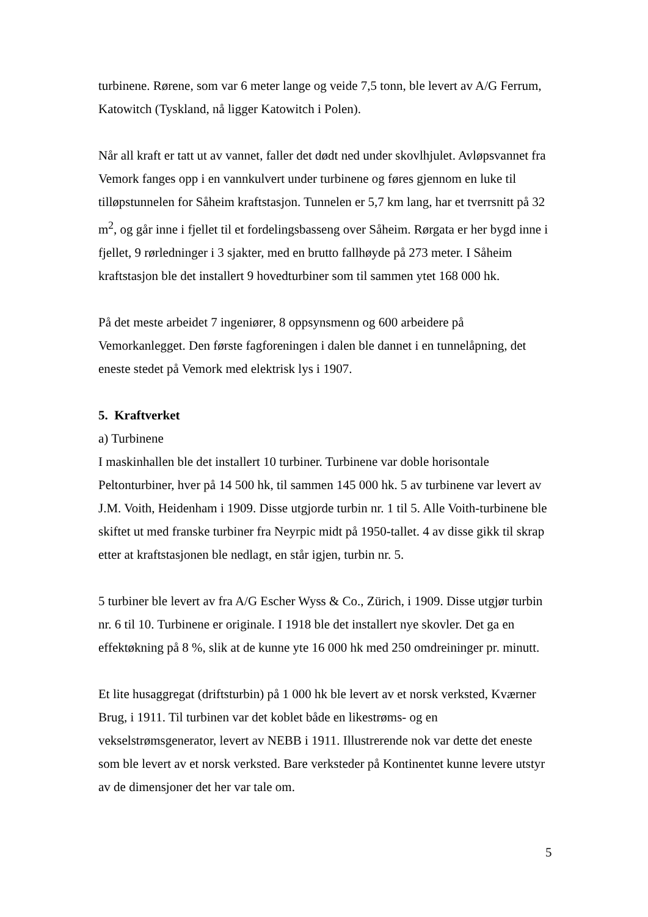turbinene. Rørene, som var 6 meter lange og veide 7,5 tonn, ble levert av A/G Ferrum, Katowitch (Tyskland, nå ligger Katowitch i Polen).
Når all kraft er tatt ut av vannet, faller det dødt ned under skovlhjulet. Avløpsvannet fra Vemork fanges opp i en vannkulvert under turbinene og føres gjennom en luke til tilløpstunnelen for Såheim kraftstasjon. Tunnelen er 5,7 km lang, har et tverrsnitt på 32 m<sup>2</sup>, og går inne i fjellet til et fordelingsbasseng over Såheim. Rørgata er her bygd inne i fjellet, 9 rørledninger i 3 sjakter, med en brutto fallhøyde på 273 meter. I Såheim kraftstasjon ble det installert 9 hovedturbiner som til sammen ytet 168 000 hk.
På det meste arbeidet 7 ingeniører, 8 oppsynsmenn og 600 arbeidere på Vemorkanlegget. Den første fagforeningen i dalen ble dannet i en tunnelåpning, det eneste stedet på Vemork med elektrisk lys i 1907.
5. Kraftverket
a) Turbinene
I maskinhallen ble det installert 10 turbiner. Turbinene var doble horisontale Peltonturbiner, hver på 14 500 hk, til sammen 145 000 hk. 5 av turbinene var levert av J.M. Voith, Heidenham i 1909. Disse utgjorde turbin nr. 1 til 5. Alle Voith-turbinene ble skiftet ut med franske turbiner fra Neyrpic midt på 1950-tallet. 4 av disse gikk til skrap etter at kraftstasjonen ble nedlagt, en står igjen, turbin nr. 5.
5 turbiner ble levert av fra A/G Escher Wyss & Co., Zürich, i 1909. Disse utgjør turbin nr. 6 til 10. Turbinene er originale. I 1918 ble det installert nye skovler. Det ga en effektøkning på 8 %, slik at de kunne yte 16 000 hk med 250 omdreininger pr. minutt.
Et lite husaggregat (driftsturbin) på 1 000 hk ble levert av et norsk verksted, Kværner Brug, i 1911. Til turbinen var det koblet både en likestrøms- og en vekselstrømsgenerator, levert av NEBB i 1911. Illustrerende nok var dette det eneste som ble levert av et norsk verksted. Bare verksteder på Kontinentet kunne levere utstyr av de dimensjoner det her var tale om.
5